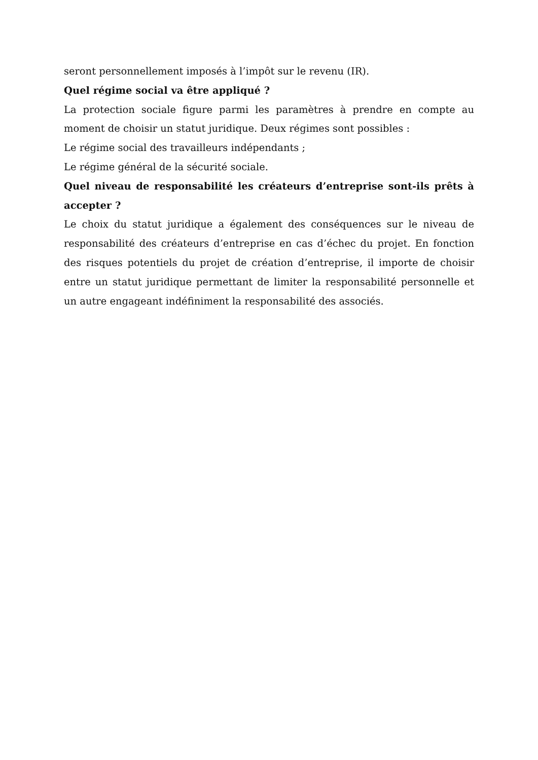seront personnellement imposés à l’impôt sur le revenu (IR).
Quel régime social va être appliqué ?
La protection sociale figure parmi les paramètres à prendre en compte au moment de choisir un statut juridique. Deux régimes sont possibles :
Le régime social des travailleurs indépendants ;
Le régime général de la sécurité sociale.
Quel niveau de responsabilité les créateurs d’entreprise sont-ils prêts à accepter ?
Le choix du statut juridique a également des conséquences sur le niveau de responsabilité des créateurs d’entreprise en cas d’échec du projet. En fonction des risques potentiels du projet de création d’entreprise, il importe de choisir entre un statut juridique permettant de limiter la responsabilité personnelle et un autre engageant indéfiniment la responsabilité des associés.